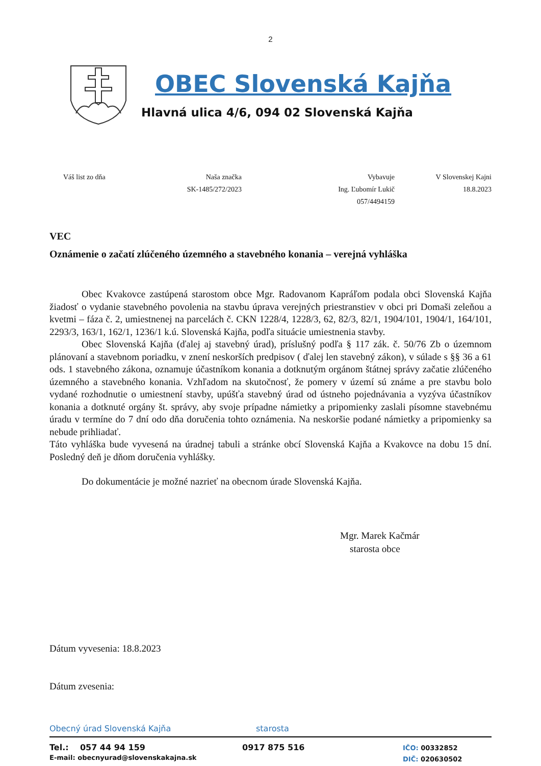2
OBEC Slovenská Kajňa
Hlavná ulica 4/6, 094 02 Slovenská Kajňa
Váš list zo dňa Naša značka
SK-1485/272/2023
Vybavuje
Ing. Ľubomír Lukič
057/4494159
V Slovenskej Kajni
18.8.2023
VEC
Oznámenie o začatí zlúčeného územného a stavebného konania – verejná vyhláška
Obec Kvakovce zastúpená starostom obce Mgr. Radovanom Kapráľom podala obci Slovenská Kajňa žiadosť o vydanie stavebného povolenia na stavbu úprava verejných priestranstiev v obci pri Domaši zeleňou a kvetmi – fáza č. 2, umiestnenej na parcelách č. CKN 1228/4, 1228/3, 62, 82/3, 82/1, 1904/101, 1904/1, 164/101, 2293/3, 163/1, 162/1, 1236/1 k.ú. Slovenská Kajňa, podľa situácie umiestnenia stavby.
Obec Slovenská Kajňa (ďalej aj stavebný úrad), príslušný podľa § 117 zák. č. 50/76 Zb o územnom plánovaní a stavebnom poriadku, v znení neskorších predpisov ( ďalej len stavebný zákon), v súlade s §§ 36 a 61 ods. 1 stavebného zákona, oznamuje účastníkom konania a dotknutým orgánom štátnej správy začatie zlúčeného územného a stavebného konania. Vzhľadom na skutočnosť, že pomery v území sú známe a pre stavbu bolo vydané rozhodnutie o umiestnení stavby, upúšťa stavebný úrad od ústneho pojednávania a vyzýva účastníkov konania a dotknuté orgány št. správy, aby svoje prípadne námietky a pripomienky zaslali písomne stavebnému úradu v termíne do 7 dní odo dňa doručenia tohto oznámenia. Na neskoršie podané námietky a pripomienky sa nebude prihliadať.
Táto vyhláška bude vyvesená na úradnej tabuli a stránke obcí Slovenská Kajňa a Kvakovce na dobu 15 dní. Posledný deň je dňom doručenia vyhlášky.
Do dokumentácie je možné nazrieť na obecnom úrade Slovenská Kajňa.
Mgr. Marek Kačmár
starosta obce
Dátum vyvesenia: 18.8.2023
Dátum zvesenia:
Obecný úrad Slovenská Kajňa starosta
Tel.: 057 44 94 159
E-mail: obecnyurad@slovenskakajna.sk
0917 875 516
IČO: 00332852
DIČ: 020630502